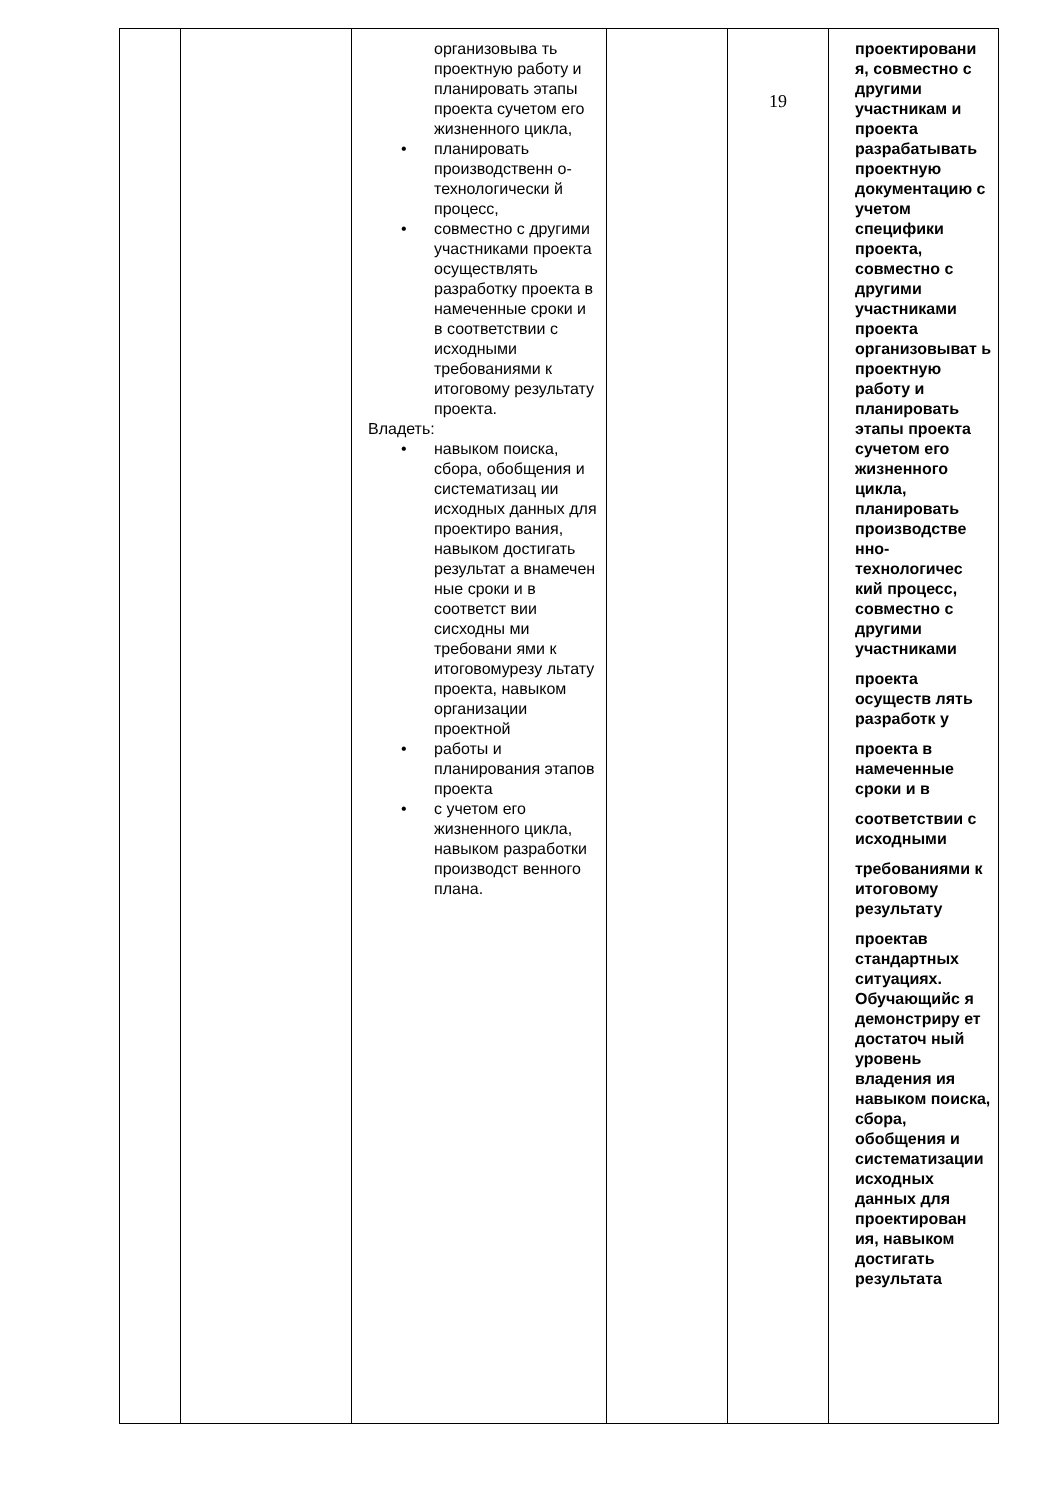| | | организовыва ть проектную работу и планировать этапы проекта сучетом его жизненного цикла, • планировать производственн о-технологически й процесс, • совместно с другими участниками проекта осуществлять разработку проекта в намеченные сроки и в соответствии с исходными требованиями к итоговому результату проекта. Владеть: • навыком поиска, сбора, обобщения и систематизац ии исходных данных для проектиро вания, навыком достигать результат а внамечен ные сроки и в соответст вии сисходны ми требовани ями к итоговомурезу льтату проекта, навыком организации проектной • работы и планирования этапов проекта • с учетом его жизненного цикла, навыком разработки производст венного плана. | | 19 | проектировани я, совместно с другими участникам и проекта разрабатывать проектную документацию с учетом специфики проекта, совместно с другими участниками проекта организовыват ь проектную работу и планировать этапы проекта сучетом его жизненного цикла, планировать производстве нно-технологичес кий процесс, совместно с другими участниками проекта осуществ лять разработк у проекта в намеченные сроки и в соответствии с исходными требованиями к итоговому результату проектав стандартных ситуациях. Обучающийс я демонстриру ет достаточ ный уровень владения ия навыком поиска, сбора, обобщения и систематизации исходных данных для проектирован ия, навыком достигать результата |